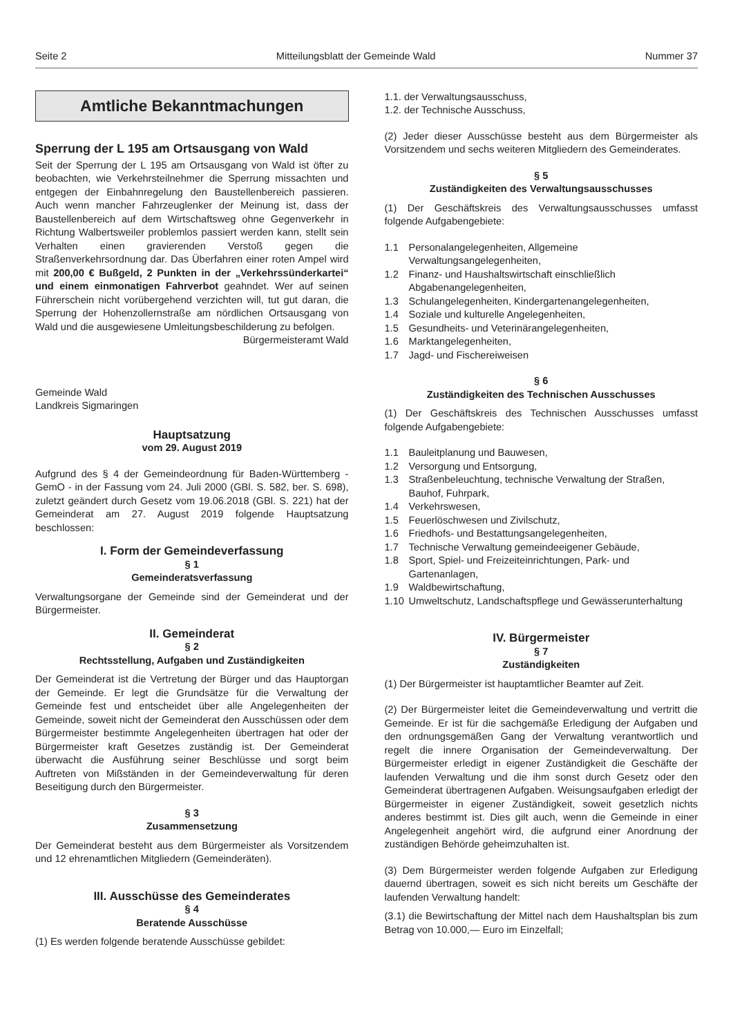Seite 2 Mitteilungsblatt der Gemeinde Wald Nummer 37
Amtliche Bekanntmachungen
Sperrung der L 195 am Ortsausgang von Wald
Seit der Sperrung der L 195 am Ortsausgang von Wald ist öfter zu beobachten, wie Verkehrsteilnehmer die Sperrung missachten und entgegen der Einbahnregelung den Baustellenbereich passieren. Auch wenn mancher Fahrzeuglenker der Meinung ist, dass der Baustellenbereich auf dem Wirtschaftsweg ohne Gegenverkehr in Richtung Walbertsweiler problemlos passiert werden kann, stellt sein Verhalten einen gravierenden Verstoß gegen die Straßenverkehrsordnung dar. Das Überfahren einer roten Ampel wird mit 200,00 € Bußgeld, 2 Punkten in der „Verkehrssünderkartei“ und einem einmonatigen Fahrverbot geahndet. Wer auf seinen Führerschein nicht vorübergehend verzichten will, tut gut daran, die Sperrung der Hohenzollernstraße am nördlichen Ortsausgang von Wald und die ausgewiesene Umleitungsbeschilderung zu befolgen.
Bürgermeisteramt Wald
Gemeinde Wald
Landkreis Sigmaringen
Hauptsatzung
vom 29. August 2019
Aufgrund des § 4 der Gemeindeordnung für Baden-Württemberg - GemO - in der Fassung vom 24. Juli 2000 (GBl. S. 582, ber. S. 698), zuletzt geändert durch Gesetz vom 19.06.2018 (GBl. S. 221) hat der Gemeinderat am 27. August 2019 folgende Hauptsatzung beschlossen:
I. Form der Gemeindeverfassung
§ 1
Gemeinderatsverfassung
Verwaltungsorgane der Gemeinde sind der Gemeinderat und der Bürgermeister.
II. Gemeinderat
§ 2
Rechtsstellung, Aufgaben und Zuständigkeiten
Der Gemeinderat ist die Vertretung der Bürger und das Hauptorgan der Gemeinde. Er legt die Grundsätze für die Verwaltung der Gemeinde fest und entscheidet über alle Angelegenheiten der Gemeinde, soweit nicht der Gemeinderat den Ausschüssen oder dem Bürgermeister bestimmte Angelegenheiten übertragen hat oder der Bürgermeister kraft Gesetzes zuständig ist. Der Gemeinderat überwacht die Ausführung seiner Beschlüsse und sorgt beim Auftreten von Mißständen in der Gemeindeverwaltung für deren Beseitigung durch den Bürgermeister.
§ 3
Zusammensetzung
Der Gemeinderat besteht aus dem Bürgermeister als Vorsitzendem und 12 ehrenamtlichen Mitgliedern (Gemeinderäten).
III. Ausschüsse des Gemeinderates
§ 4
Beratende Ausschüsse
(1) Es werden folgende beratende Ausschüsse gebildet:
1.1. der Verwaltungsausschuss,
1.2. der Technische Ausschuss,
(2) Jeder dieser Ausschüsse besteht aus dem Bürgermeister als Vorsitzendem und sechs weiteren Mitgliedern des Gemeinderates.
§ 5
Zuständigkeiten des Verwaltungsausschusses
(1) Der Geschäftskreis des Verwaltungsausschusses umfasst folgende Aufgabengebiete:
1.1 Personalangelegenheiten, Allgemeine Verwaltungsangelegenheiten,
1.2 Finanz- und Haushaltswirtschaft einschließlich Abgabenangelegenheiten,
1.3 Schulangelegenheiten, Kindergartenangelegenheiten,
1.4 Soziale und kulturelle Angelegenheiten,
1.5 Gesundheits- und Veterinärangelegenheiten,
1.6 Marktangelegenheiten,
1.7 Jagd- und Fischereiweisen
§ 6
Zuständigkeiten des Technischen Ausschusses
(1) Der Geschäftskreis des Technischen Ausschusses umfasst folgende Aufgabengebiete:
1.1 Bauleitplanung und Bauwesen,
1.2 Versorgung und Entsorgung,
1.3 Straßenbeleuchtung, technische Verwaltung der Straßen, Bauhof, Fuhrpark,
1.4 Verkehrswesen,
1.5 Feuerlöschwesen und Zivilschutz,
1.6 Friedhofs- und Bestattungsangelegenheiten,
1.7 Technische Verwaltung gemeindeeigener Gebäude,
1.8 Sport, Spiel- und Freizeiteinrichtungen, Park- und Gartenanlagen,
1.9 Waldbewirtschaftung,
1.10 Umweltschutz, Landschaftspflege und Gewässerunterhaltung
IV. Bürgermeister
§ 7
Zuständigkeiten
(1) Der Bürgermeister ist hauptamtlicher Beamter auf Zeit.
(2) Der Bürgermeister leitet die Gemeindeverwaltung und vertritt die Gemeinde. Er ist für die sachgemäße Erledigung der Aufgaben und den ordnungsgemäßen Gang der Verwaltung verantwortlich und regelt die innere Organisation der Gemeindeverwaltung. Der Bürgermeister erledigt in eigener Zuständigkeit die Geschäfte der laufenden Verwaltung und die ihm sonst durch Gesetz oder den Gemeinderat übertragenen Aufgaben. Weisungsaufgaben erledigt der Bürgermeister in eigener Zuständigkeit, soweit gesetzlich nichts anderes bestimmt ist. Dies gilt auch, wenn die Gemeinde in einer Angelegenheit angehört wird, die aufgrund einer Anordnung der zuständigen Behörde geheimzuhalten ist.
(3) Dem Bürgermeister werden folgende Aufgaben zur Erledigung dauernd übertragen, soweit es sich nicht bereits um Geschäfte der laufenden Verwaltung handelt:
(3.1) die Bewirtschaftung der Mittel nach dem Haushaltsplan bis zum Betrag von 10.000,— Euro im Einzelfall;